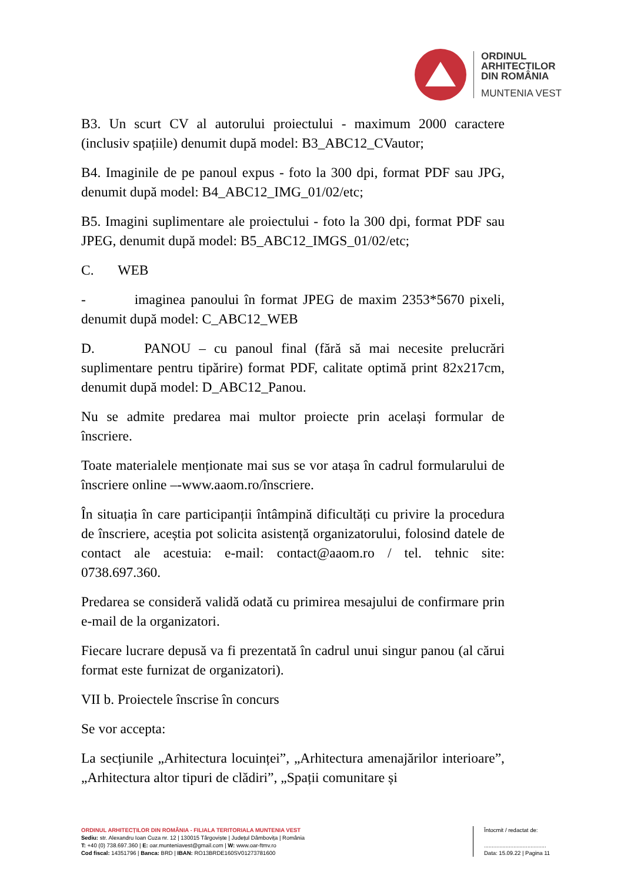ORDINUL
ARHITECTILOR
DIN ROMÂNIA
MUNTENIA VEST
B3. Un scurt CV al autorului proiectului - maximum 2000 caractere (inclusiv spațiile) denumit după model: B3_ABC12_CVautor;
B4. Imaginile de pe panoul expus - foto la 300 dpi, format PDF sau JPG, denumit după model: B4_ABC12_IMG_01/02/etc;
B5. Imagini suplimentare ale proiectului - foto la 300 dpi, format PDF sau JPEG, denumit după model: B5_ABC12_IMGS_01/02/etc;
C. WEB
- imaginea panoului în format JPEG de maxim 2353*5670 pixeli, denumit după model: C_ABC12_WEB
D. PANOU – cu panoul final (fără să mai necesite prelucrări suplimentare pentru tipărire) format PDF, calitate optimă print 82x217cm, denumit după model: D_ABC12_Panou.
Nu se admite predarea mai multor proiecte prin același formular de înscriere.
Toate materialele menționate mai sus se vor atașa în cadrul formularului de înscriere online –-www.aaom.ro/înscriere.
În situația în care participanții întâmpină dificultăți cu privire la procedura de înscriere, aceștia pot solicita asistență organizatorului, folosind datele de contact ale acestuia: e-mail: contact@aaom.ro / tel. tehnic site: 0738.697.360.
Predarea se consideră validă odată cu primirea mesajului de confirmare prin e-mail de la organizatori.
Fiecare lucrare depusă va fi prezentată în cadrul unui singur panou (al cărui format este furnizat de organizatori).
VII b. Proiectele înscrise în concurs
Se vor accepta:
La secțiunile „Arhitectura locuinței”, „Arhitectura amenajărilor interioare”, „Arhitectura altor tipuri de clădiri”, „Spații comunitare și
ORDINUL ARHITECȚILOR DIN ROMÂNIA - FILIALA TERITORIALA MUNTENIA VEST
Sediu: str. Alexandru Ioan Cuza nr. 12 | 130015 Târgoviște | Județul Dâmbovița | România
T: +40 (0) 738.697.360 | E: oar.munteniavest@gmail.com | W: www.oar-ftmv.ro
Cod fiscal: 14351796 | Banca: BRD | IBAN: RO13BRDE160SV01273781600
Întocmit / redactat de:
........................................
Data: 15.09.22 | Pagina 11